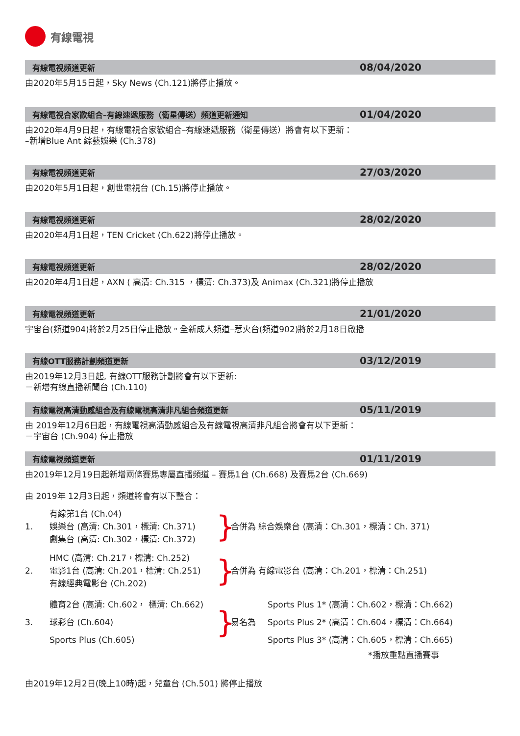有線電視
有線電視頻道更新
08/04/2020
由2020年5月15日起，Sky News (Ch.121)將停止播放。
有線電視合家歡組合–有線速遞服務（衛星傳送）頻道更新通知
01/04/2020
由2020年4月9日起，有線電視合家歡組合–有線速遞服務（衛星傳送）將會有以下更新：
–新增Blue Ant 綜藝娛樂 (Ch.378)
有線電視頻道更新
27/03/2020
由2020年5月1日起，創世電視台 (Ch.15)將停止播放。
有線電視頻道更新
28/02/2020
由2020年4月1日起，TEN Cricket (Ch.622)將停止播放。
有線電視頻道更新
28/02/2020
由2020年4月1日起，AXN ( 高清: Ch.315 ，標清: Ch.373)及 Animax (Ch.321)將停止播放
有線電視頻道更新
21/01/2020
宇宙台(頻道904)將於2月25日停止播放。全新成人頻道–惹火台(頻道902)將於2月18日啟播
有線OTT服務計劃頻道更新
03/12/2019
由2019年12月3日起, 有線OTT服務計劃將會有以下更新:
－新增有線直播新聞台 (Ch.110)
有線電視高清動感組合及有線電視高清非凡組合頻道更新
05/11/2019
由 2019年12月6日起，有線電視高清動感組合及有線電視高清非凡組合將會有以下更新：
－宇宙台 (Ch.904) 停止播放
有線電視頻道更新
01/11/2019
由2019年12月19日起新增兩條賽馬專屬直播頻道 – 賽馬1台 (Ch.668) 及賽馬2台 (Ch.669)
由 2019年 12月3日起，頻道將會有以下整合：
1.
有線第1台 (Ch.04)
娛樂台 (高清: Ch.301，標清: Ch.371)
劇集台 (高清: Ch.302，標清: Ch.372)
}
合併為 綜合娛樂台 (高清：Ch.301，標清：Ch. 371)
2.
HMC (高清: Ch.217，標清: Ch.252)
電影1台 (高清: Ch.201，標清: Ch.251)
有線經典電影台 (Ch.202)
}
合併為 有線電影台 (高清：Ch.201，標清：Ch.251)
3.
體育2台 (高清: Ch.602， 標清: Ch.662)
球彩台 (Ch.604)
Sports Plus (Ch.605)
}
易名為
Sports Plus 1* (高清：Ch.602，標清：Ch.662)
Sports Plus 2* (高清：Ch.604，標清：Ch.664)
Sports Plus 3* (高清：Ch.605，標清：Ch.665)
*播放重點直播賽事
由2019年12月2日(晚上10時)起，兒童台 (Ch.501) 將停止播放